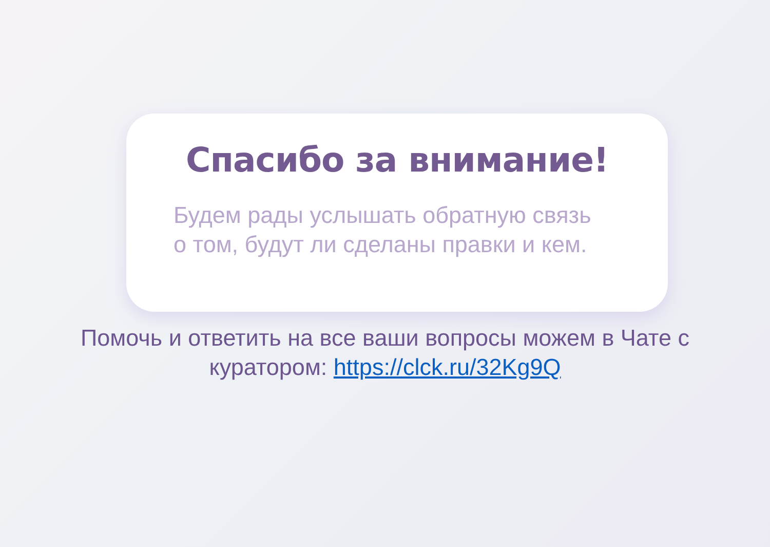Спасибо за внимание!
Будем рады услышать обратную связь
о том, будут ли сделаны правки и кем.
Помочь и ответить на все ваши вопросы можем в Чате с
куратором: https://clck.ru/32Kg9Q